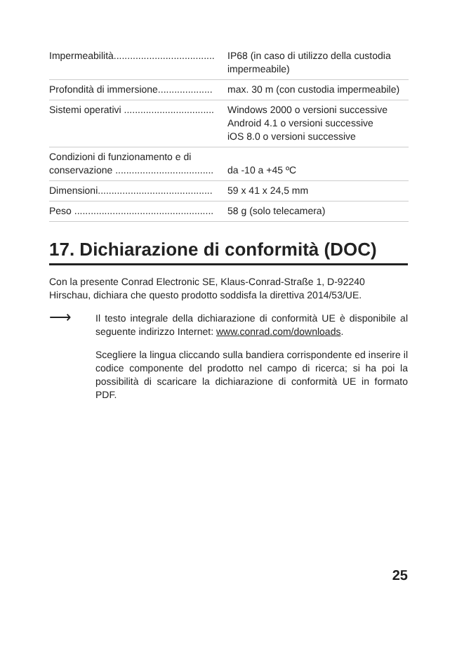| Impermeabilità..................................... | IP68 (in caso di utilizzo della custodia impermeabile) |
| Profondità di immersione.................... | max. 30 m (con custodia impermeabile) |
| Sistemi operativi ................................. | Windows 2000 o versioni successive Android 4.1 o versioni successive iOS 8.0 o versioni successive |
| Condizioni di funzionamento e di conservazione .................................... | da -10 a +45 ºC |
| Dimensioni.......................................... | 59 x 41 x 24,5 mm |
| Peso ................................................... | 58 g (solo telecamera) |
17. Dichiarazione di conformità (DOC)
Con la presente Conrad Electronic SE, Klaus-Conrad-Straße 1, D-92240 Hirschau, dichiara che questo prodotto soddisfa la direttiva 2014/53/UE.
⟶
Il testo integrale della dichiarazione di conformità UE è disponibile al seguente indirizzo Internet: www.conrad.com/downloads.
Scegliere la lingua cliccando sulla bandiera corrispondente ed inserire il codice componente del prodotto nel campo di ricerca; si ha poi la possibilità di scaricare la dichiarazione di conformità UE in formato PDF.
25